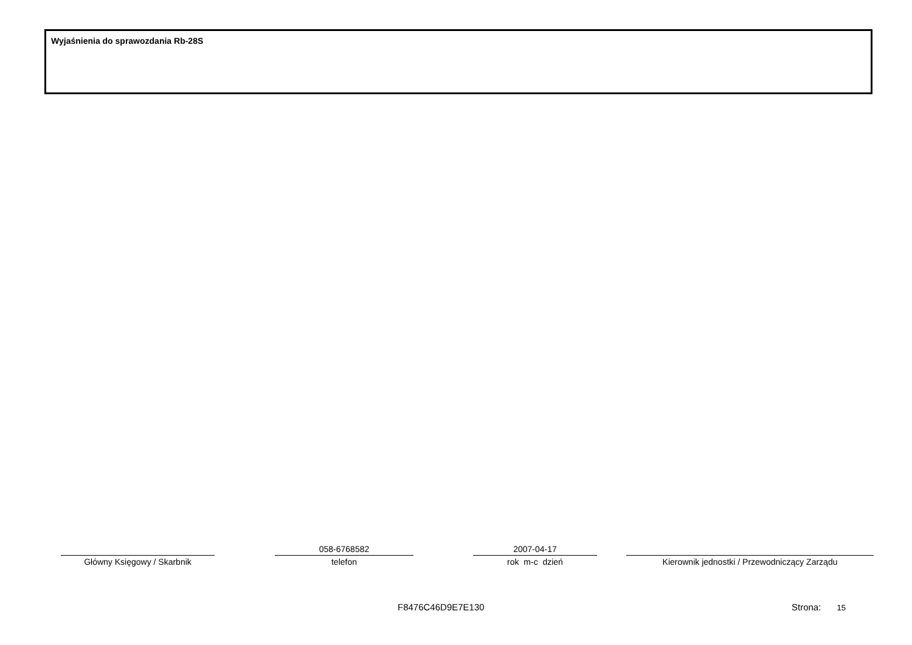Wyjaśnienia do sprawozdania Rb-28S
Główny Księgowy / Skarbnik
058-6768582
telefon
2007-04-17
rok m-c dzień
Kierownik jednostki / Przewodniczący Zarządu
F8476C46D9E7E130 Strona: 15